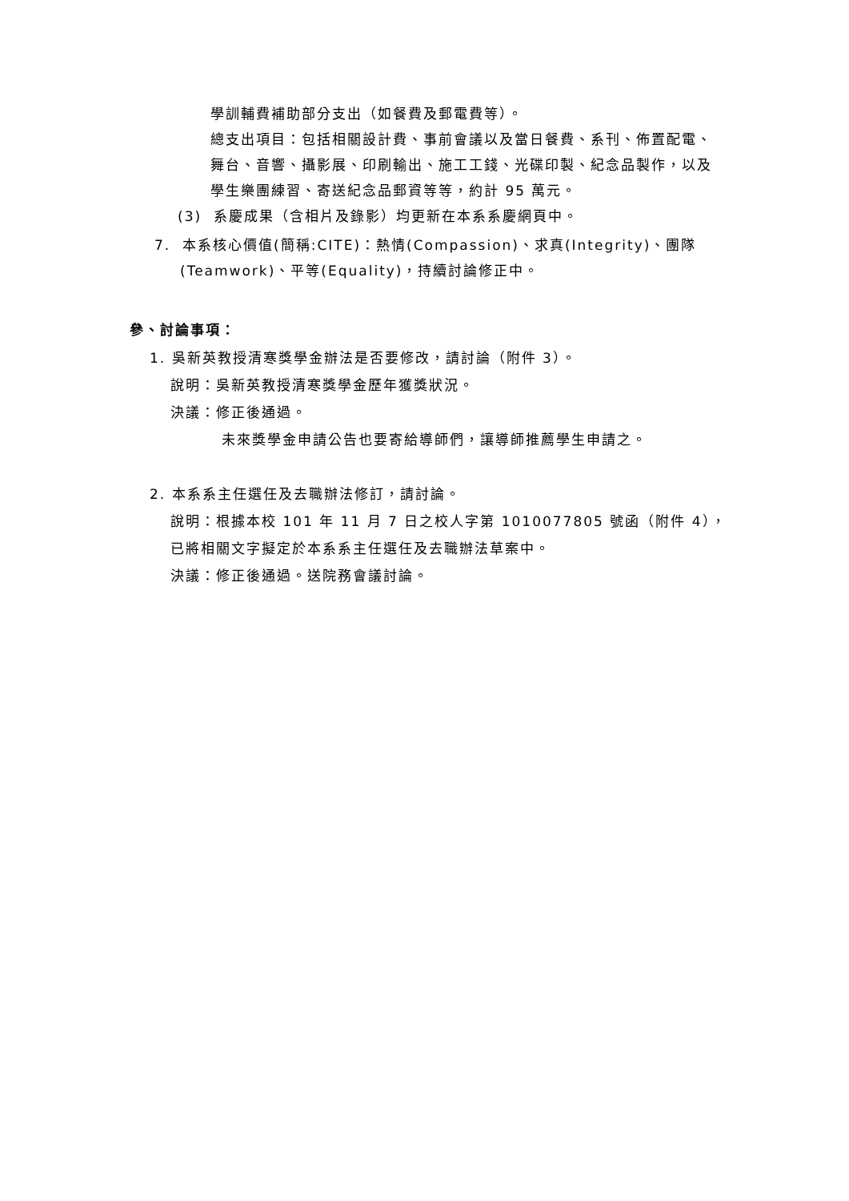學訓輔費補助部分支出（如餐費及郵電費等）。
總支出項目：包括相關設計費、事前會議以及當日餐費、系刊、佈置配電、舞台、音響、攝影展、印刷輸出、施工工錢、光碟印製、紀念品製作，以及學生樂團練習、寄送紀念品郵資等等，約計 95 萬元。
(3) 系慶成果（含相片及錄影）均更新在本系系慶網頁中。
7. 本系核心價值(簡稱:CITE)：熱情(Compassion)、求真(Integrity)、團隊
(Teamwork)、平等(Equality)，持續討論修正中。
參、討論事項：
1. 吳新英教授清寒獎學金辦法是否要修改，請討論（附件 3）。
說明：吳新英教授清寒獎學金歷年獲獎狀況。
決議：修正後通過。
未來獎學金申請公告也要寄給導師們，讓導師推薦學生申請之。
2. 本系系主任選任及去職辦法修訂，請討論。
說明：根據本校 101 年 11 月 7 日之校人字第 1010077805 號函（附件 4），
已將相關文字擬定於本系系主任選任及去職辦法草案中。
決議：修正後通過。送院務會議討論。